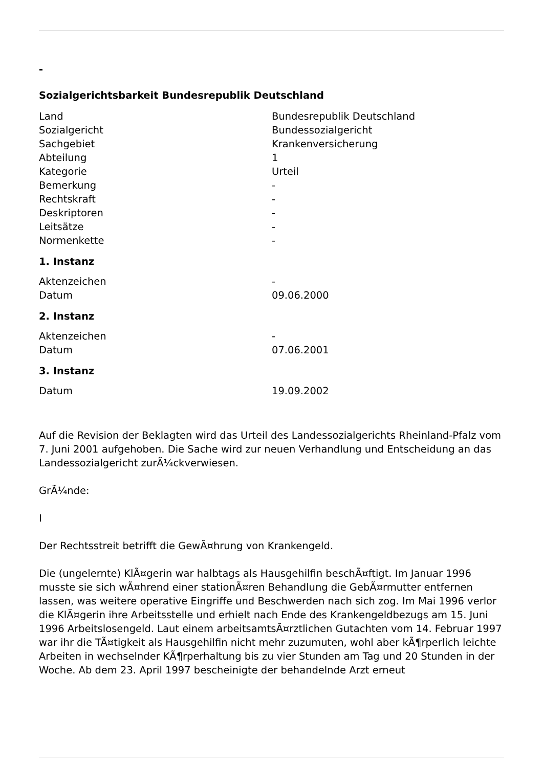-
Sozialgerichtsbarkeit Bundesrepublik Deutschland
| Land | Bundesrepublik Deutschland |
| Sozialgericht | Bundessozialgericht |
| Sachgebiet | Krankenversicherung |
| Abteilung | 1 |
| Kategorie | Urteil |
| Bemerkung | - |
| Rechtskraft | - |
| Deskriptoren | - |
| Leitsätze | - |
| Normenkette | - |
1. Instanz
| Aktenzeichen | - |
| Datum | 09.06.2000 |
2. Instanz
| Aktenzeichen | - |
| Datum | 07.06.2001 |
3. Instanz
| Datum | 19.09.2002 |
Auf die Revision der Beklagten wird das Urteil des Landessozialgerichts Rheinland-Pfalz vom 7. Juni 2001 aufgehoben. Die Sache wird zur neuen Verhandlung und Entscheidung an das Landessozialgericht zurÃ¼ckverwiesen.
GrÃ¼nde:
I
Der Rechtsstreit betrifft die GewÃ¤hrung von Krankengeld.
Die (ungelernte) KlÃ¤gerin war halbtags als Hausgehilfin beschÃ¤ftigt. Im Januar 1996 musste sie sich wÃ¤hrend einer stationÃ¤ren Behandlung die GebÃ¤rmutter entfernen lassen, was weitere operative Eingriffe und Beschwerden nach sich zog. Im Mai 1996 verlor die KlÃ¤gerin ihre Arbeitsstelle und erhielt nach Ende des Krankengeldbezugs am 15. Juni 1996 Arbeitslosengeld. Laut einem arbeitsamtsÃ¤rztlichen Gutachten vom 14. Februar 1997 war ihr die TÃ¤tigkeit als Hausgehilfin nicht mehr zuzumuten, wohl aber kÃ¶rperlich leichte Arbeiten in wechselnder KÃ¶rperhaltung bis zu vier Stunden am Tag und 20 Stunden in der Woche. Ab dem 23. April 1997 bescheinigte der behandelnde Arzt erneut